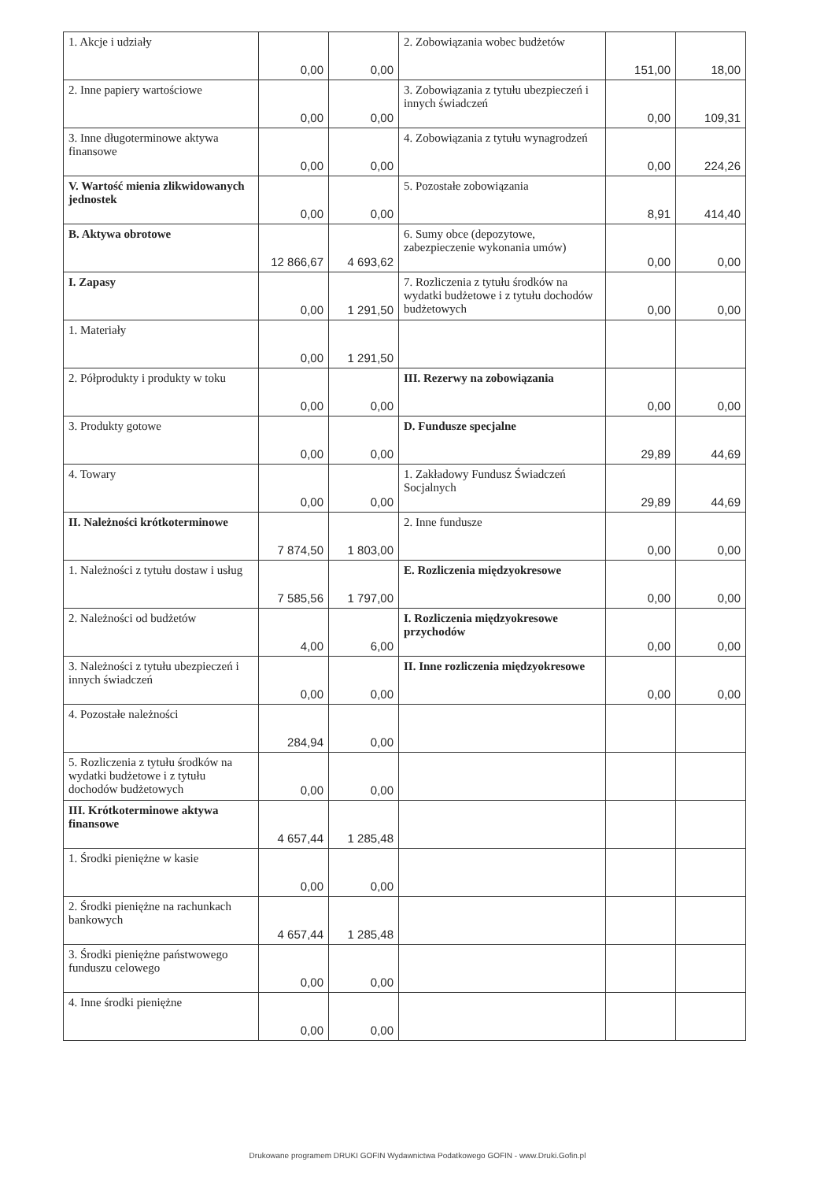| 1. Akcje i udziały | 0,00 | 0,00 | 2. Zobowiązania wobec budżetów | 151,00 | 18,00 |
| 2. Inne papiery wartościowe | 0,00 | 0,00 | 3. Zobowiązania z tytułu ubezpieczeń i innych świadczeń | 0,00 | 109,31 |
| 3. Inne długoterminowe aktywa finansowe | 0,00 | 0,00 | 4. Zobowiązania z tytułu wynagrodzeń | 0,00 | 224,26 |
| V. Wartość mienia zlikwidowanych jednostek | 0,00 | 0,00 | 5. Pozostałe zobowiązania | 8,91 | 414,40 |
| B. Aktywa obrotowe | 12 866,67 | 4 693,62 | 6. Sumy obce (depozytowe, zabezpieczenie wykonania umów) | 0,00 | 0,00 |
| I. Zapasy | 0,00 | 1 291,50 | 7. Rozliczenia z tytułu środków na wydatki budżetowe i z tytułu dochodów budżetowych | 0,00 | 0,00 |
| 1. Materiały | 0,00 | 1 291,50 | | | |
| 2. Półprodukty i produkty w toku | 0,00 | 0,00 | III. Rezerwy na zobowiązania | 0,00 | 0,00 |
| 3. Produkty gotowe | 0,00 | 0,00 | D. Fundusze specjalne | 29,89 | 44,69 |
| 4. Towary | 0,00 | 0,00 | 1. Zakładowy Fundusz Świadczeń Socjalnych | 29,89 | 44,69 |
| II. Należności krótkoterminowe | 7 874,50 | 1 803,00 | 2. Inne fundusze | 0,00 | 0,00 |
| 1. Należności z tytułu dostaw i usług | 7 585,56 | 1 797,00 | E. Rozliczenia międzyokresowe | 0,00 | 0,00 |
| 2. Należności od budżetów | 4,00 | 6,00 | I. Rozliczenia międzyokresowe przychodów | 0,00 | 0,00 |
| 3. Należności z tytułu ubezpieczeń i innych świadczeń | 0,00 | 0,00 | II. Inne rozliczenia międzyokresowe | 0,00 | 0,00 |
| 4. Pozostałe należności | 284,94 | 0,00 | | | |
| 5. Rozliczenia z tytułu środków na wydatki budżetowe i z tytułu dochodów budżetowych | 0,00 | 0,00 | | | |
| III. Krótkoterminowe aktywa finansowe | 4 657,44 | 1 285,48 | | | |
| 1. Środki pieniężne w kasie | 0,00 | 0,00 | | | |
| 2. Środki pieniężne na rachunkach bankowych | 4 657,44 | 1 285,48 | | | |
| 3. Środki pieniężne państwowego funduszu celowego | 0,00 | 0,00 | | | |
| 4. Inne środki pieniężne | 0,00 | 0,00 | | | |
Drukowane programem DRUKI GOFIN Wydawnictwa Podatkowego GOFIN - www.Druki.Gofin.pl